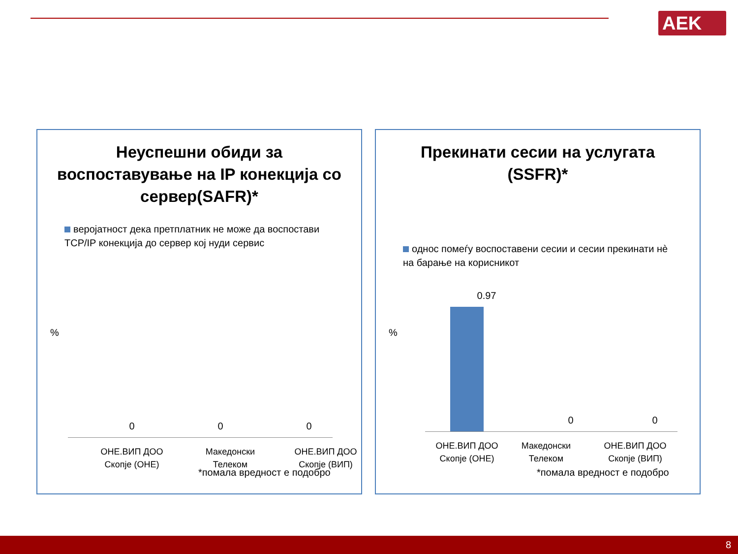AEK
Неуспешни обиди за воспоставување на IP конекција со сервер(SAFR)*
веројатност дека претплатник не може да воспостави TCP/IP конекција до сервер кој нуди сервис
%
0 0 0
ОНЕ.ВИП ДОО Скопје (ОНЕ)
Македонски Телеком
ОНЕ.ВИП ДОО Скопје (ВИП)
*помала вредност е подобро
Прекинати сесии на услугата (SSFR)*
однос помеѓу воспоставени сесии и сесии прекинати нè на барање на корисникот
%
0.97
0 0
ОНЕ.ВИП ДОО Скопје (ОНЕ)
Македонски Телеком
ОНЕ.ВИП ДОО Скопје (ВИП)
*помала вредност е подобро
8